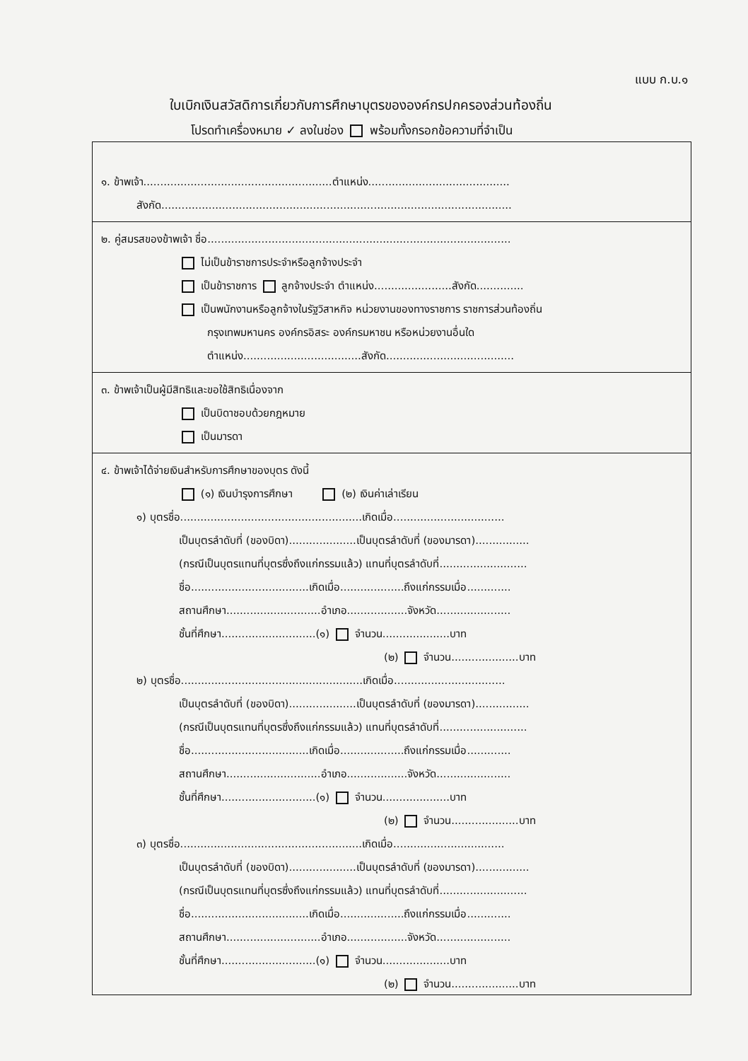แบบ ก.บ.๑
ใบเบิกเงินสวัสดิการเกี่ยวกับการศึกษาบุตรขององค์กรปกครองส่วนท้องถิ่น
โปรดทำเครื่องหมาย ✓ ลงในช่อง พร้อมทั้งกรอกข้อความที่จำเป็น
๑. ข้าพเจ้า........................................................ตำแหน่ง..........................................
สังกัด........................................................................................................
๒. คู่สมรสของข้าพเจ้า ชื่อ..........................................................................................
ไม่เป็นข้าราชการประจำหรือลูกจ้างประจำ
เป็นข้าราชการ ลูกจ้างประจำ ตำแหน่ง.......................สังกัด..............
เป็นพนักงานหรือลูกจ้างในรัฐวิสาหกิจ หน่วยงานของทางราชการ ราชการส่วนท้องถิ่น
กรุงเทพมหานคร องค์กรอิสระ องค์กรมหาชน หรือหน่วยงานอื่นใด
ตำแหน่ง...................................สังกัด......................................
๓. ข้าพเจ้าเป็นผู้มีสิทธิและขอใช้สิทธิเนื่องจาก
เป็นบิดาชอบด้วยกฎหมาย
เป็นมารดา
๔. ข้าพเจ้าได้จ่ายเงินสำหรับการศึกษาของบุตร ดังนี้
(๑) เงินบำรุงการศึกษา (๒) เงินค่าเล่าเรียน
๑) บุตรชื่อ......................................................เกิดเมื่อ.................................
เป็นบุตรลำดับที่ (ของบิดา)....................เป็นบุตรลำดับที่ (ของมารดา)................
(กรณีเป็นบุตรแทนที่บุตรซึ่งถึงแก่กรรมแล้ว) แทนที่บุตรลำดับที่..........................
ชื่อ...................................เกิดเมื่อ...................ถึงแก่กรรมเมื่อ.............
สถานศึกษา............................อำเภอ..................จังหวัด......................
ชั้นที่ศึกษา............................(๑) จำนวน....................บาท
(๒) จำนวน....................บาท
๒) บุตรชื่อ......................................................เกิดเมื่อ.................................
เป็นบุตรลำดับที่ (ของบิดา)....................เป็นบุตรลำดับที่ (ของมารดา)................
(กรณีเป็นบุตรแทนที่บุตรซึ่งถึงแก่กรรมแล้ว) แทนที่บุตรลำดับที่..........................
ชื่อ...................................เกิดเมื่อ...................ถึงแก่กรรมเมื่อ.............
สถานศึกษา............................อำเภอ..................จังหวัด......................
ชั้นที่ศึกษา............................(๑) จำนวน....................บาท
(๒) จำนวน....................บาท
๓) บุตรชื่อ......................................................เกิดเมื่อ.................................
เป็นบุตรลำดับที่ (ของบิดา)....................เป็นบุตรลำดับที่ (ของมารดา)................
(กรณีเป็นบุตรแทนที่บุตรซึ่งถึงแก่กรรมแล้ว) แทนที่บุตรลำดับที่..........................
ชื่อ...................................เกิดเมื่อ...................ถึงแก่กรรมเมื่อ.............
สถานศึกษา............................อำเภอ..................จังหวัด......................
ชั้นที่ศึกษา............................(๑) จำนวน....................บาท
(๒) จำนวน....................บาท